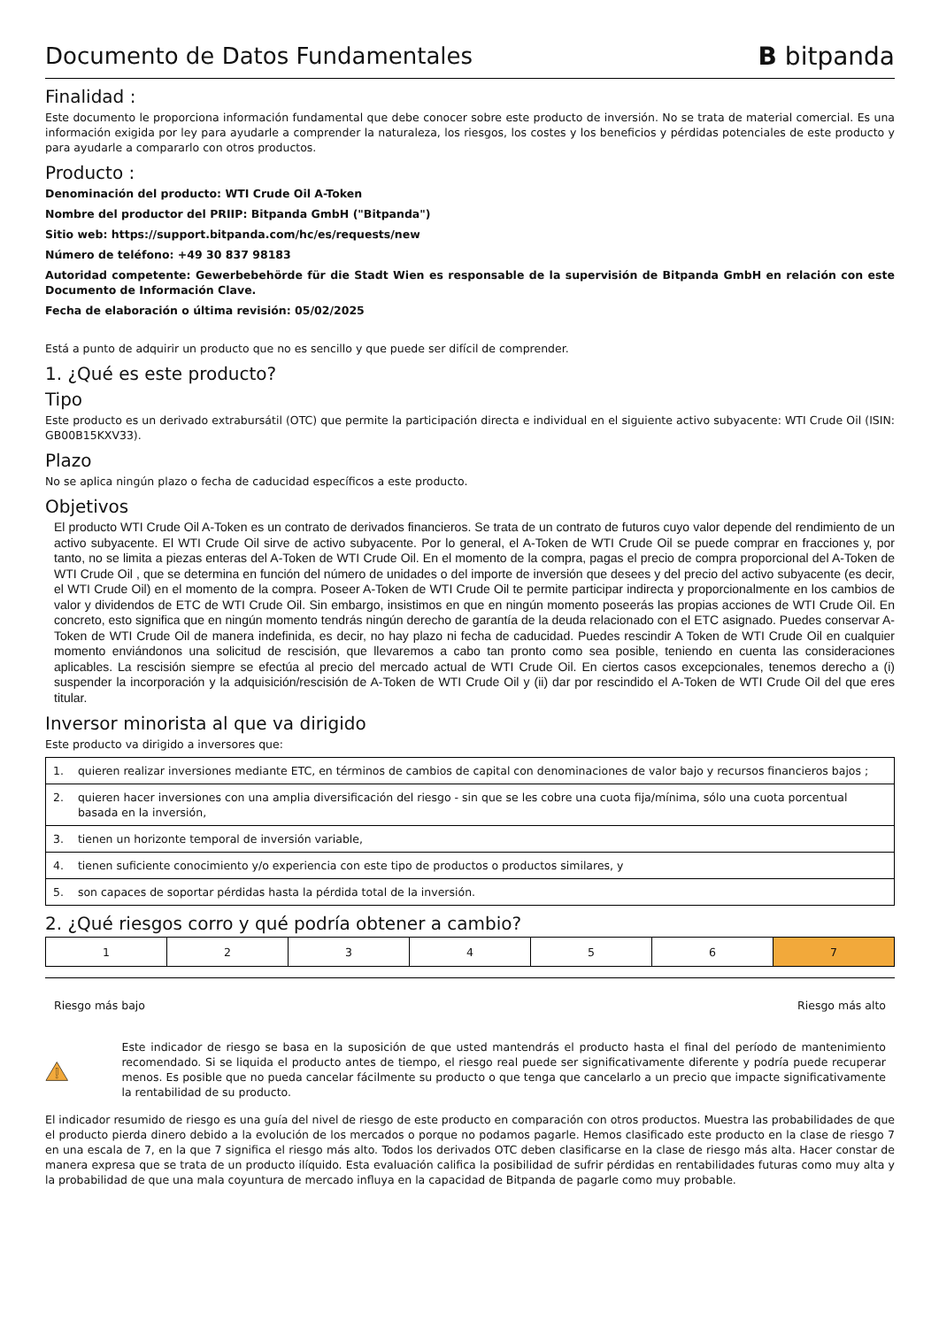Documento de Datos Fundamentales
B bitpanda
Finalidad :
Este documento le proporciona información fundamental que debe conocer sobre este producto de inversión. No se trata de material comercial. Es una información exigida por ley para ayudarle a comprender la naturaleza, los riesgos, los costes y los beneficios y pérdidas potenciales de este producto y para ayudarle a compararlo con otros productos.
Producto :
Denominación del producto: WTI Crude Oil A-Token
Nombre del productor del PRIIP: Bitpanda GmbH ("Bitpanda")
Sitio web: https://support.bitpanda.com/hc/es/requests/new
Número de teléfono: +49 30 837 98183
Autoridad competente: Gewerbebehörde für die Stadt Wien es responsable de la supervisión de Bitpanda GmbH en relación con este Documento de Información Clave.
Fecha de elaboración o última revisión: 05/02/2025
Está a punto de adquirir un producto que no es sencillo y que puede ser difícil de comprender.
1. ¿Qué es este producto?
Tipo
Este producto es un derivado extrabursátil (OTC) que permite la participación directa e individual en el siguiente activo subyacente: WTI Crude Oil (ISIN: GB00B15KXV33).
Plazo
No se aplica ningún plazo o fecha de caducidad específicos a este producto.
Objetivos
El producto WTI Crude Oil A-Token es un contrato de derivados financieros. Se trata de un contrato de futuros cuyo valor depende del rendimiento de un activo subyacente. El WTI Crude Oil sirve de activo subyacente. Por lo general, el A-Token de WTI Crude Oil se puede comprar en fracciones y, por tanto, no se limita a piezas enteras del A-Token de WTI Crude Oil. En el momento de la compra, pagas el precio de compra proporcional del A-Token de WTI Crude Oil , que se determina en función del número de unidades o del importe de inversión que desees y del precio del activo subyacente (es decir, el WTI Crude Oil) en el momento de la compra. Poseer A-Token de WTI Crude Oil te permite participar indirecta y proporcionalmente en los cambios de valor y dividendos de ETC de WTI Crude Oil. Sin embargo, insistimos en que en ningún momento poseerás las propias acciones de WTI Crude Oil. En concreto, esto significa que en ningún momento tendrás ningún derecho de garantía de la deuda relacionado con el ETC asignado. Puedes conservar A-Token de WTI Crude Oil de manera indefinida, es decir, no hay plazo ni fecha de caducidad. Puedes rescindir A Token de WTI Crude Oil en cualquier momento enviándonos una solicitud de rescisión, que llevaremos a cabo tan pronto como sea posible, teniendo en cuenta las consideraciones aplicables. La rescisión siempre se efectúa al precio del mercado actual de WTI Crude Oil. En ciertos casos excepcionales, tenemos derecho a (i) suspender la incorporación y la adquisición/rescisión de A-Token de WTI Crude Oil y (ii) dar por rescindido el A-Token de WTI Crude Oil del que eres titular.
Inversor minorista al que va dirigido
Este producto va dirigido a inversores que:
| 1. | quieren realizar inversiones mediante ETC, en términos de cambios de capital con denominaciones de valor bajo y recursos financieros bajos ; |
| 2. | quieren hacer inversiones con una amplia diversificación del riesgo - sin que se les cobre una cuota fija/mínima, sólo una cuota porcentual basada en la inversión, |
| 3. | tienen un horizonte temporal de inversión variable, |
| 4. | tienen suficiente conocimiento y/o experiencia con este tipo de productos o productos similares, y |
| 5. | son capaces de soportar pérdidas hasta la pérdida total de la inversión. |
2. ¿Qué riesgos corro y qué podría obtener a cambio?
| 1 | 2 | 3 | 4 | 5 | 6 | 7 |
Riesgo más bajo Riesgo más alto
Este indicador de riesgo se basa en la suposición de que usted mantendrás el producto hasta el final del período de mantenimiento recomendado. Si se liquida el producto antes de tiempo, el riesgo real puede ser significativamente diferente y podría puede recuperar menos. Es posible que no pueda cancelar fácilmente su producto o que tenga que cancelarlo a un precio que impacte significativamente la rentabilidad de su producto.
El indicador resumido de riesgo es una guía del nivel de riesgo de este producto en comparación con otros productos. Muestra las probabilidades de que el producto pierda dinero debido a la evolución de los mercados o porque no podamos pagarle. Hemos clasificado este producto en la clase de riesgo 7 en una escala de 7, en la que 7 significa el riesgo más alto. Todos los derivados OTC deben clasificarse en la clase de riesgo más alta. Hacer constar de manera expresa que se trata de un producto ilíquido. Esta evaluación califica la posibilidad de sufrir pérdidas en rentabilidades futuras como muy alta y la probabilidad de que una mala coyuntura de mercado influya en la capacidad de Bitpanda de pagarle como muy probable.